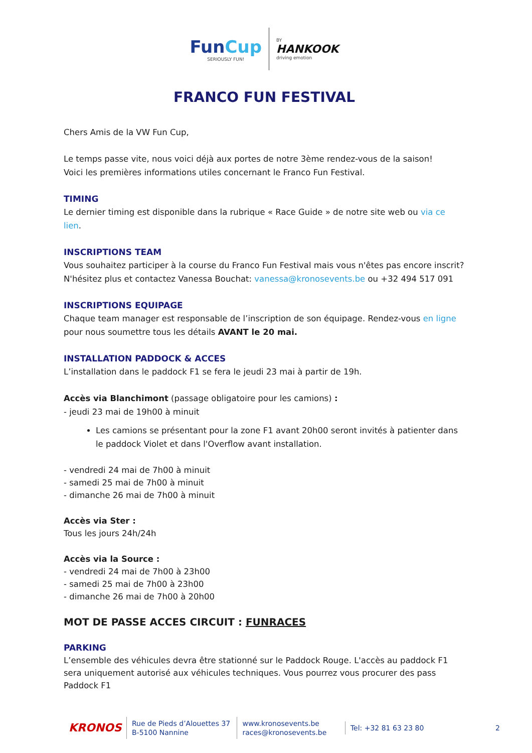FunCup SERIOUSLY FUN! BY HANKOOK driving emotion
FRANCO FUN FESTIVAL
Chers Amis de la VW Fun Cup,
Le temps passe vite, nous voici déjà aux portes de notre 3ème rendez-vous de la saison!
Voici les premières informations utiles concernant le Franco Fun Festival.
TIMING
Le dernier timing est disponible dans la rubrique « Race Guide » de notre site web ou via ce lien.
INSCRIPTIONS TEAM
Vous souhaitez participer à la course du Franco Fun Festival mais vous n'êtes pas encore inscrit? N'hésitez plus et contactez Vanessa Bouchat: vanessa@kronosevents.be ou +32 494 517 091
INSCRIPTIONS EQUIPAGE
Chaque team manager est responsable de l’inscription de son équipage. Rendez-vous en ligne pour nous soumettre tous les détails AVANT le 20 mai.
INSTALLATION PADDOCK & ACCES
L’installation dans le paddock F1 se fera le jeudi 23 mai à partir de 19h.
Accès via Blanchimont (passage obligatoire pour les camions) :
- jeudi 23 mai de 19h00 à minuit
Les camions se présentant pour la zone F1 avant 20h00 seront invités à patienter dans le paddock Violet et dans l'Overflow avant installation.
- vendredi 24 mai de 7h00 à minuit
- samedi 25 mai de 7h00 à minuit
- dimanche 26 mai de 7h00 à minuit
Accès via Ster :
Tous les jours 24h/24h
Accès via la Source :
- vendredi 24 mai de 7h00 à 23h00
- samedi 25 mai de 7h00 à 23h00
- dimanche 26 mai de 7h00 à 20h00
MOT DE PASSE ACCES CIRCUIT : FUNRACES
PARKING
L’ensemble des véhicules devra être stationné sur le Paddock Rouge. L'accès au paddock F1 sera uniquement autorisé aux véhicules techniques. Vous pourrez vous procurer des pass Paddock F1
KRONOS
Rue de Pieds d’Alouettes 37
B-5100 Nannine
www.kronosevents.be
races@kronosevents.be
Tel: +32 81 63 23 80
2